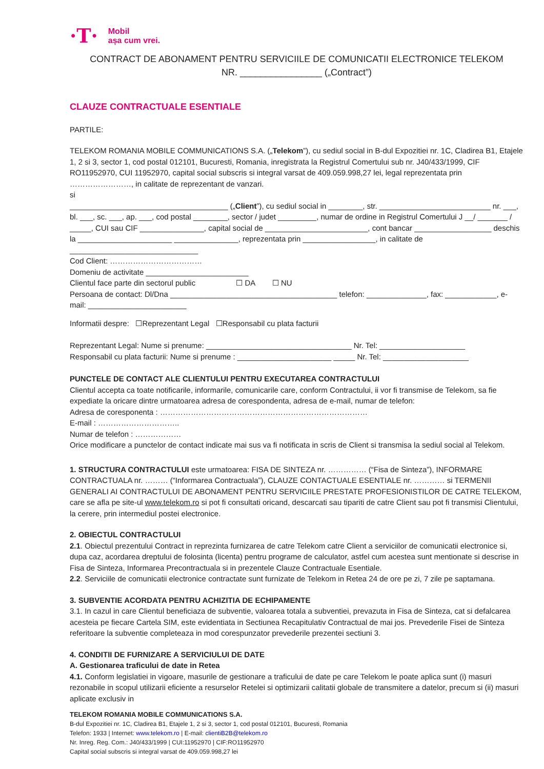·T· Mobil
așa cum vrei.
CONTRACT DE ABONAMENT PENTRU SERVICIILE DE COMUNICATII ELECTRONICE TELEKOM
NR. ________________ („Contract”)
CLAUZE CONTRACTUALE ESENTIALE
PARTILE:
TELEKOM ROMANIA MOBILE COMMUNICATIONS S.A. („Telekom”), cu sediul social in B-dul Expozitiei nr. 1C, Cladirea B1, Etajele 1, 2 si 3, sector 1, cod postal 012101, Bucuresti, Romania, inregistrata la Registrul Comertului sub nr. J40/433/1999, CIF RO11952970, CUI 11952970, capital social subscris si integral varsat de 409.059.998,27 lei, legal reprezentata prin ……………………, in calitate de reprezentant de vanzari.
si
_____________________________________ („Client”), cu sediul social in ________, str. __________________________ nr. ___, bl. ___, sc. ___, ap. ___, cod postal ________, sector / judet _________, numar de ordine in Registrul Comertului J __/ _______ / _____, CUI sau CIF _______________, capital social de ________________________, cont bancar __________________ deschis la ______________________ _______________, reprezentata prin _________________, in calitate de ______________________________
Cod Client: ………………………………
Domeniu de activitate ________________________
Clientul face parte din sectorul public ☐ DA ☐ NU
Persoana de contact: Dl/Dna _______________________________________ telefon: ______________, fax: ____________, e-mail: _______________________
Informatii despre: ☐Reprezentant Legal ☐Responsabil cu plata facturii
Reprezentant Legal: Nume si prenume: __________________________________ Nr. Tel: ____________________
Responsabil cu plata facturii: Nume si prenume : ______________________ _____ Nr. Tel: ____________________
PUNCTELE DE CONTACT ALE CLIENTULUI PENTRU EXECUTAREA CONTRACTULUI
Clientul accepta ca toate notificarile, informarile, comunicarile care, conform Contractului, ii vor fi transmise de Telekom, sa fie expediate la oricare dintre urmatoarea adresa de corespondenta, adresa de e-mail, numar de telefon:
Adresa de coresponenta : ………………………………………………………………………
E-mail : …………………………..
Numar de telefon : ………………
Orice modificare a punctelor de contact indicate mai sus va fi notificata in scris de Client si transmisa la sediul social al Telekom.
1. STRUCTURA CONTRACTULUI este urmatoarea: FISA DE SINTEZA nr. …………… (“Fisa de Sinteza”), INFORMARE CONTRACTUALA nr. ……… (“Informarea Contractuala”), CLAUZE CONTACTUALE ESENTIALE nr. ………… si TERMENII GENERALI AI CONTRACTULUI DE ABONAMENT PENTRU SERVICIILE PRESTATE PROFESIONISTILOR DE CATRE TELEKOM, care se afla pe site-ul www.telekom.ro si pot fi consultati oricand, descarcati sau tipariti de catre Client sau pot fi transmisi Clientului, la cerere, prin intermediul postei electronice.
2. OBIECTUL CONTRACTULUI
2.1. Obiectul prezentului Contract in reprezinta furnizarea de catre Telekom catre Client a serviciilor de comunicatii electronice si, dupa caz, acordarea dreptului de folosinta (licenta) pentru programe de calculator, astfel cum acestea sunt mentionate si descrise in Fisa de Sinteza, Informarea Precontractuala si in prezentele Clauze Contractuale Esentiale.
2.2. Serviciile de comunicatii electronice contractate sunt furnizate de Telekom in Retea 24 de ore pe zi, 7 zile pe saptamana.
3. SUBVENTIE ACORDATA PENTRU ACHIZITIA DE ECHIPAMENTE
3.1. In cazul in care Clientul beneficiaza de subventie, valoarea totala a subventiei, prevazuta in Fisa de Sinteza, cat si defalcarea acesteia pe fiecare Cartela SIM, este evidentiata in Sectiunea Recapitulativ Contractual de mai jos. Prevederile Fisei de Sinteza referitoare la subventie completeaza in mod corespunzator prevederile prezentei sectiuni 3.
4. CONDITII DE FURNIZARE A SERVICIULUI DE DATE
A. Gestionarea traficului de date in Retea
4.1. Conform legislatiei in vigoare, masurile de gestionare a traficului de date pe care Telekom le poate aplica sunt (i) masuri rezonabile in scopul utilizarii eficiente a resurselor Retelei si optimizarii calitatii globale de transmitere a datelor, precum si (ii) masuri aplicate exclusiv in
TELEKOM ROMANIA MOBILE COMMUNICATIONS S.A.
B-dul Expozitiei nr. 1C, Cladirea B1, Etajele 1, 2 si 3, sector 1, cod postal 012101, Bucuresti, Romania
Telefon: 1933 | Internet: www.telekom.ro | E-mail: clientiB2B@telekom.ro
Nr. Inreg. Reg. Com.: J40/433/1999 | CUI:11952970 | CIF:RO11952970
Capital social subscris si integral varsat de 409.059.998,27 lei